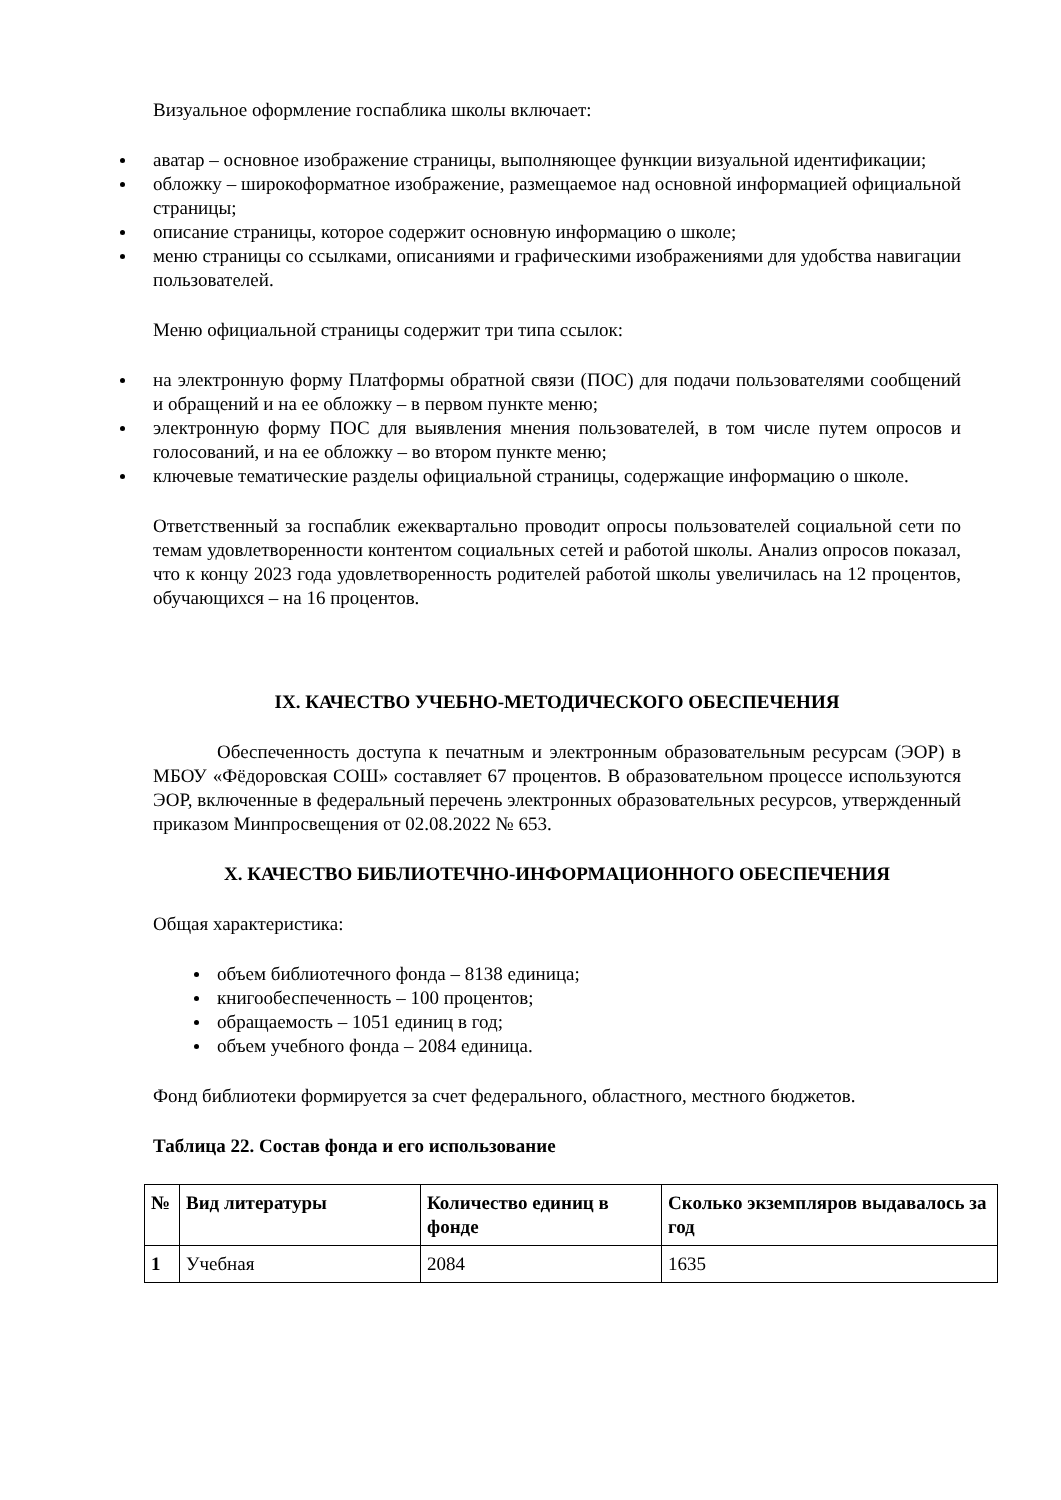Визуальное оформление госпаблика школы включает:
аватар – основное изображение страницы, выполняющее функции визуальной идентификации;
обложку – широкоформатное изображение, размещаемое над основной информацией официальной страницы;
описание страницы, которое содержит основную информацию о школе;
меню страницы со ссылками, описаниями и графическими изображениями для удобства навигации пользователей.
Меню официальной страницы содержит три типа ссылок:
на электронную форму Платформы обратной связи (ПОС) для подачи пользователями сообщений и обращений и на ее обложку – в первом пункте меню;
электронную форму ПОС для выявления мнения пользователей, в том числе путем опросов и голосований, и на ее обложку – во втором пункте меню;
ключевые тематические разделы официальной страницы, содержащие информацию о школе.
Ответственный за госпаблик ежеквартально проводит опросы пользователей социальной сети по темам удовлетворенности контентом социальных сетей и работой школы. Анализ опросов показал, что к концу 2023 года удовлетворенность родителей работой школы увеличилась на 12 процентов, обучающихся – на 16 процентов.
IX. КАЧЕСТВО УЧЕБНО-МЕТОДИЧЕСКОГО ОБЕСПЕЧЕНИЯ
Обеспеченность доступа к печатным и электронным образовательным ресурсам (ЭОР) в МБОУ «Фёдоровская СОШ» составляет 67 процентов. В образовательном процессе используются ЭОР, включенные в федеральный перечень электронных образовательных ресурсов, утвержденный приказом Минпросвещения от 02.08.2022 № 653.
X. КАЧЕСТВО БИБЛИОТЕЧНО-ИНФОРМАЦИОННОГО ОБЕСПЕЧЕНИЯ
Общая характеристика:
объем библиотечного фонда – 8138 единица;
книгообеспеченность – 100 процентов;
обращаемость – 1051 единиц в год;
объем учебного фонда – 2084 единица.
Фонд библиотеки формируется за счет федерального, областного, местного бюджетов.
Таблица 22. Состав фонда и его использование
| № | Вид литературы | Количество единиц в фонде | Сколько экземпляров выдавалось за год |
| --- | --- | --- | --- |
| 1 | Учебная | 2084 | 1635 |